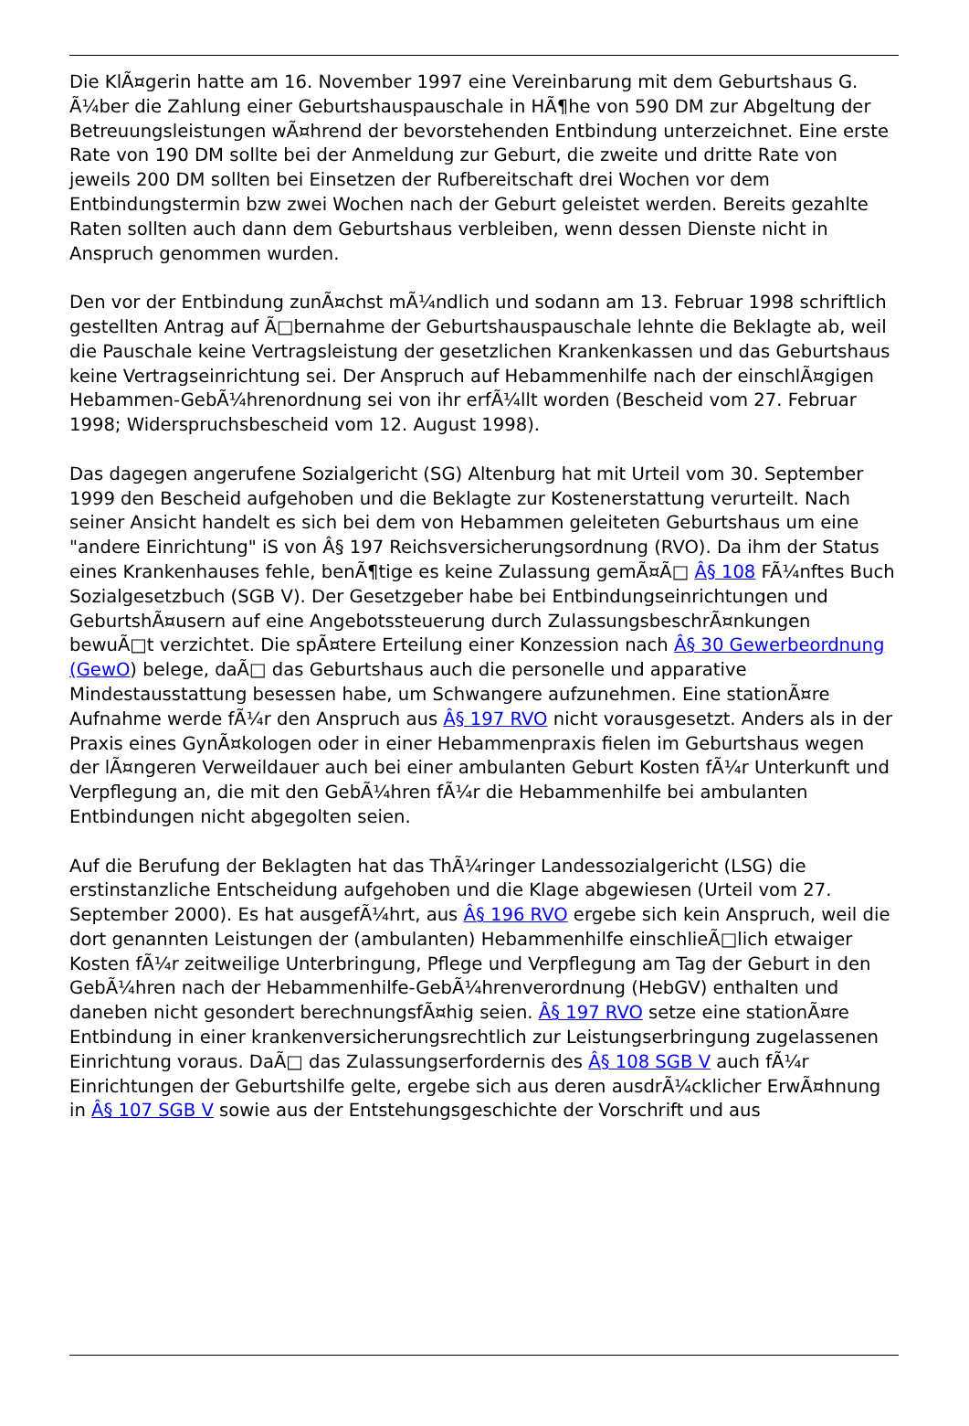Die KlÃ¤gerin hatte am 16. November 1997 eine Vereinbarung mit dem Geburtshaus G. Ã¼ber die Zahlung einer Geburtshauspauschale in HÃ¶he von 590 DM zur Abgeltung der Betreuungsleistungen wÃ¤hrend der bevorstehenden Entbindung unterzeichnet. Eine erste Rate von 190 DM sollte bei der Anmeldung zur Geburt, die zweite und dritte Rate von jeweils 200 DM sollten bei Einsetzen der Rufbereitschaft drei Wochen vor dem Entbindungstermin bzw zwei Wochen nach der Geburt geleistet werden. Bereits gezahlte Raten sollten auch dann dem Geburtshaus verbleiben, wenn dessen Dienste nicht in Anspruch genommen wurden.
Den vor der Entbindung zunÃ¤chst mÃ¼ndlich und sodann am 13. Februar 1998 schriftlich gestellten Antrag auf Ã□bernahme der Geburtshauspauschale lehnte die Beklagte ab, weil die Pauschale keine Vertragsleistung der gesetzlichen Krankenkassen und das Geburtshaus keine Vertragseinrichtung sei. Der Anspruch auf Hebammenhilfe nach der einschlÃ¤gigen Hebammen-GebÃ¼hrenordnung sei von ihr erfÃ¼llt worden (Bescheid vom 27. Februar 1998; Widerspruchsbescheid vom 12. August 1998).
Das dagegen angerufene Sozialgericht (SG) Altenburg hat mit Urteil vom 30. September 1999 den Bescheid aufgehoben und die Beklagte zur Kostenerstattung verurteilt. Nach seiner Ansicht handelt es sich bei dem von Hebammen geleiteten Geburtshaus um eine "andere Einrichtung" iS von Â§ 197 Reichsversicherungsordnung (RVO). Da ihm der Status eines Krankenhauses fehle, benÃ¶tige es keine Zulassung gemÃ¤Ã□ Â§ 108 FÃ¼nftes Buch Sozialgesetzbuch (SGB V). Der Gesetzgeber habe bei Entbindungseinrichtungen und GeburtshÃ¤usern auf eine Angebotssteuerung durch ZulassungsbeschrÃ¤nkungen bewuÃ□t verzichtet. Die spÃ¤tere Erteilung einer Konzession nach Â§ 30 Gewerbeordnung (GewO) belege, daÃ□ das Geburtshaus auch die personelle und apparative Mindestausstattung besessen habe, um Schwangere aufzunehmen. Eine stationÃ¤re Aufnahme werde fÃ¼r den Anspruch aus Â§ 197 RVO nicht vorausgesetzt. Anders als in der Praxis eines GynÃ¤kologen oder in einer Hebammenpraxis fielen im Geburtshaus wegen der lÃ¤ngeren Verweildauer auch bei einer ambulanten Geburt Kosten fÃ¼r Unterkunft und Verpflegung an, die mit den GebÃ¼hren fÃ¼r die Hebammenhilfe bei ambulanten Entbindungen nicht abgegolten seien.
Auf die Berufung der Beklagten hat das ThÃ¼ringer Landessozialgericht (LSG) die erstinstanzliche Entscheidung aufgehoben und die Klage abgewiesen (Urteil vom 27. September 2000). Es hat ausgefÃ¼hrt, aus Â§ 196 RVO ergebe sich kein Anspruch, weil die dort genannten Leistungen der (ambulanten) Hebammenhilfe einschlieÃ□lich etwaiger Kosten fÃ¼r zeitweilige Unterbringung, Pflege und Verpflegung am Tag der Geburt in den GebÃ¼hren nach der Hebammenhilfe-GebÃ¼hrenverordnung (HebGV) enthalten und daneben nicht gesondert berechnungsfÃ¤hig seien. Â§ 197 RVO setze eine stationÃ¤re Entbindung in einer krankenversicherungsrechtlich zur Leistungserbringung zugelassenen Einrichtung voraus. DaÃ□ das Zulassungserfordernis des Â§ 108 SGB V auch fÃ¼r Einrichtungen der Geburtshilfe gelte, ergebe sich aus deren ausdrÃ¼cklicher ErwÃ¤hnung in Â§ 107 SGB V sowie aus der Entstehungsgeschichte der Vorschrift und aus